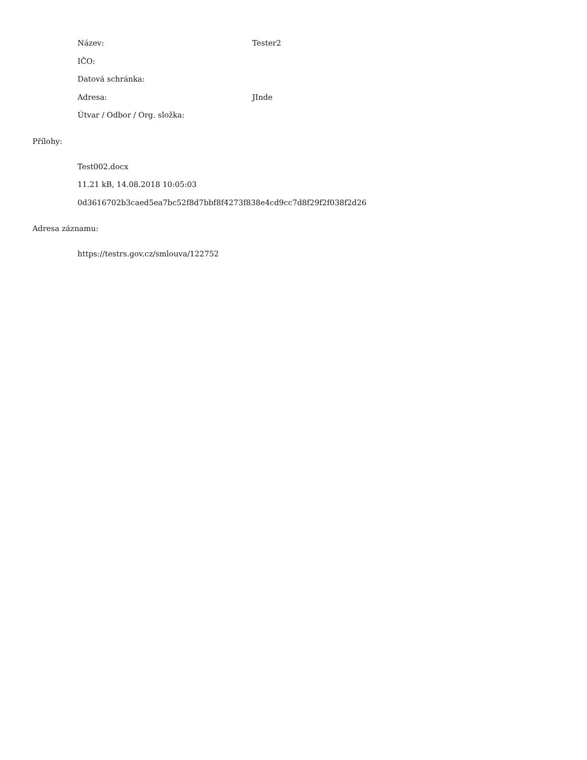Název: Tester2
IČO:
Datová schránka:
Adresa: JInde
Útvar / Odbor / Org. složka:
Přílohy:
Test002.docx
11.21 kB, 14.08.2018 10:05:03
0d3616702b3caed5ea7bc52f8d7bbf8f4273f838e4cd9cc7d8f29f2f038f2d26
Adresa záznamu:
https://testrs.gov.cz/smlouva/122752